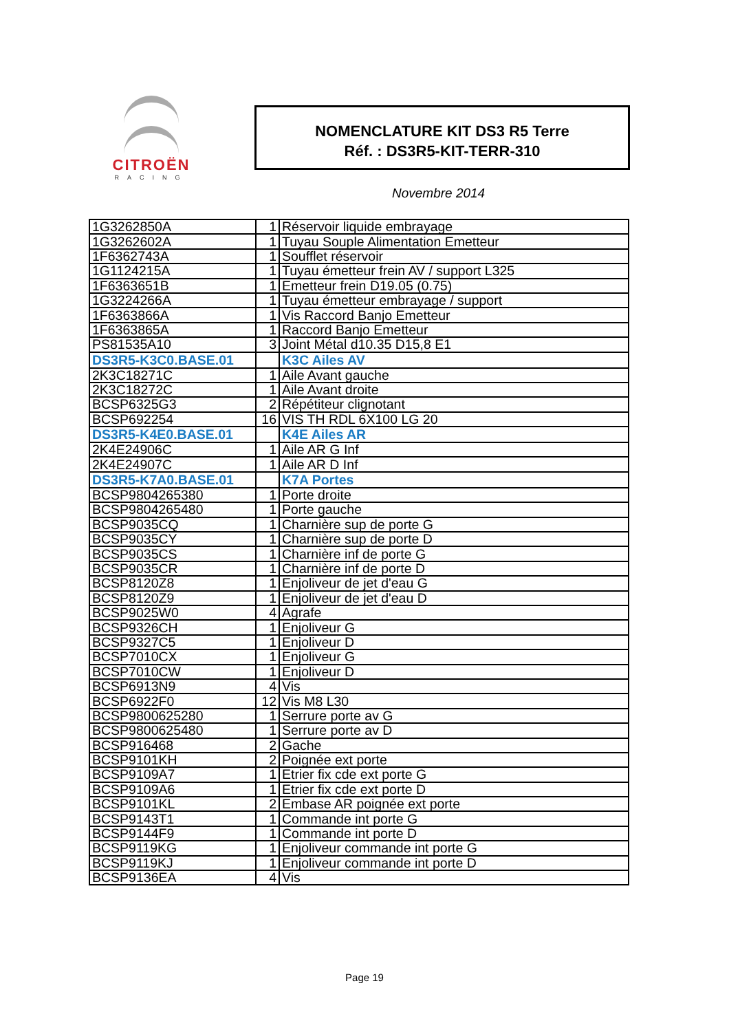CITROËN
RACING
NOMENCLATURE KIT DS3 R5 Terre
Réf. : DS3R5-KIT-TERR-310
Novembre 2014
| 1G3262850A | 1 | Réservoir liquide embrayage |
| 1G3262602A | 1 | Tuyau Souple Alimentation Emetteur |
| 1F6362743A | 1 | Soufflet réservoir |
| 1G1124215A | 1 | Tuyau émetteur frein AV / support L325 |
| 1F6363651B | 1 | Emetteur frein D19.05 (0.75) |
| 1G3224266A | 1 | Tuyau émetteur embrayage / support |
| 1F6363866A | 1 | Vis Raccord Banjo Emetteur |
| 1F6363865A | 1 | Raccord Banjo Emetteur |
| PS81535A10 | 3 | Joint Métal d10.35 D15,8 E1 |
| DS3R5-K3C0.BASE.01 | | K3C Ailes AV |
| 2K3C18271C | 1 | Aile Avant gauche |
| 2K3C18272C | 1 | Aile Avant droite |
| BCSP6325G3 | 2 | Répétiteur clignotant |
| BCSP692254 | 16 | VIS TH RDL 6X100 LG 20 |
| DS3R5-K4E0.BASE.01 | | K4E Ailes AR |
| 2K4E24906C | 1 | Aile AR G Inf |
| 2K4E24907C | 1 | Aile AR D Inf |
| DS3R5-K7A0.BASE.01 | | K7A Portes |
| BCSP9804265380 | 1 | Porte droite |
| BCSP9804265480 | 1 | Porte gauche |
| BCSP9035CQ | 1 | Charnière sup de porte G |
| BCSP9035CY | 1 | Charnière sup de porte D |
| BCSP9035CS | 1 | Charnière inf de porte G |
| BCSP9035CR | 1 | Charnière inf de porte D |
| BCSP8120Z8 | 1 | Enjoliveur de jet d'eau G |
| BCSP8120Z9 | 1 | Enjoliveur de jet d'eau D |
| BCSP9025W0 | 4 | Agrafe |
| BCSP9326CH | 1 | Enjoliveur G |
| BCSP9327C5 | 1 | Enjoliveur D |
| BCSP7010CX | 1 | Enjoliveur G |
| BCSP7010CW | 1 | Enjoliveur D |
| BCSP6913N9 | 4 | Vis |
| BCSP6922F0 | 12 | Vis M8 L30 |
| BCSP9800625280 | 1 | Serrure porte av G |
| BCSP9800625480 | 1 | Serrure porte av D |
| BCSP916468 | 2 | Gache |
| BCSP9101KH | 2 | Poignée ext porte |
| BCSP9109A7 | 1 | Etrier fix cde ext porte G |
| BCSP9109A6 | 1 | Etrier fix cde ext porte D |
| BCSP9101KL | 2 | Embase AR poignée ext porte |
| BCSP9143T1 | 1 | Commande int porte G |
| BCSP9144F9 | 1 | Commande int porte D |
| BCSP9119KG | 1 | Enjoliveur commande int porte G |
| BCSP9119KJ | 1 | Enjoliveur commande int porte D |
| BCSP9136EA | 4 | Vis |
Page 19